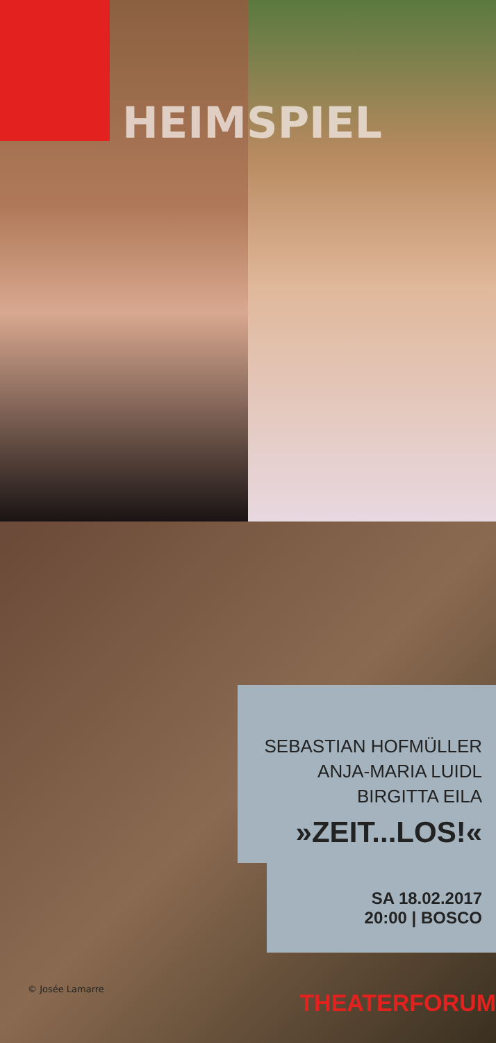HEIMSPIEL
SEBASTIAN HOFMÜLLER
ANJA-MARIA LUIDL
BIRGITTA EILA
»ZEIT...LOS!«
SA 18.02.2017
20:00 | BOSCO
© Josée Lamarre THEATERFORUM